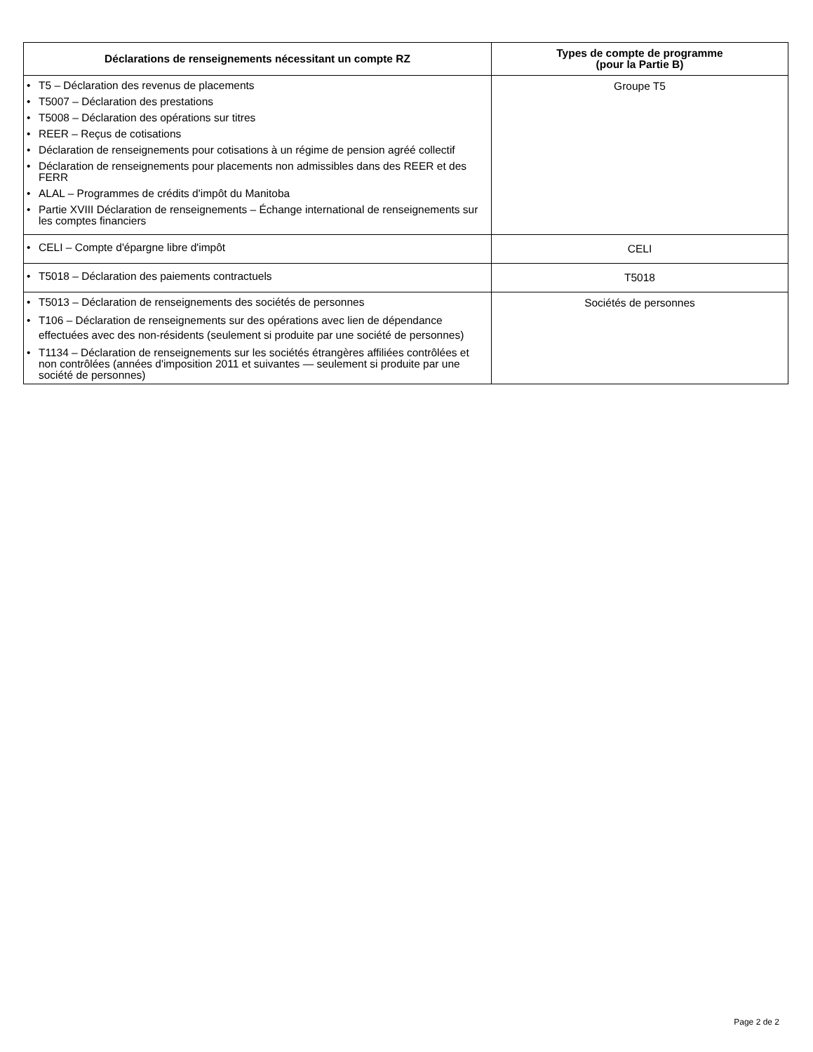| Déclarations de renseignements nécessitant un compte RZ | Types de compte de programme (pour la Partie B) |
| --- | --- |
| • T5 – Déclaration des revenus de placements • T5007 – Déclaration des prestations • T5008 – Déclaration des opérations sur titres • REER – Reçus de cotisations • Déclaration de renseignements pour cotisations à un régime de pension agréé collectif • Déclaration de renseignements pour placements non admissibles dans des REER et des FERR • ALAL – Programmes de crédits d'impôt du Manitoba • Partie XVIII Déclaration de renseignements – Échange international de renseignements sur les comptes financiers | Groupe T5 |
| • CELI – Compte d'épargne libre d'impôt | CELI |
| • T5018 – Déclaration des paiements contractuels | T5018 |
| • T5013 – Déclaration de renseignements des sociétés de personnes • T106 – Déclaration de renseignements sur des opérations avec lien de dépendance effectuées avec des non-résidents (seulement si produite par une société de personnes) • T1134 – Déclaration de renseignements sur les sociétés étrangères affiliées contrôlées et non contrôlées (années d'imposition 2011 et suivantes — seulement si produite par une société de personnes) | Sociétés de personnes |
Page 2 de 2